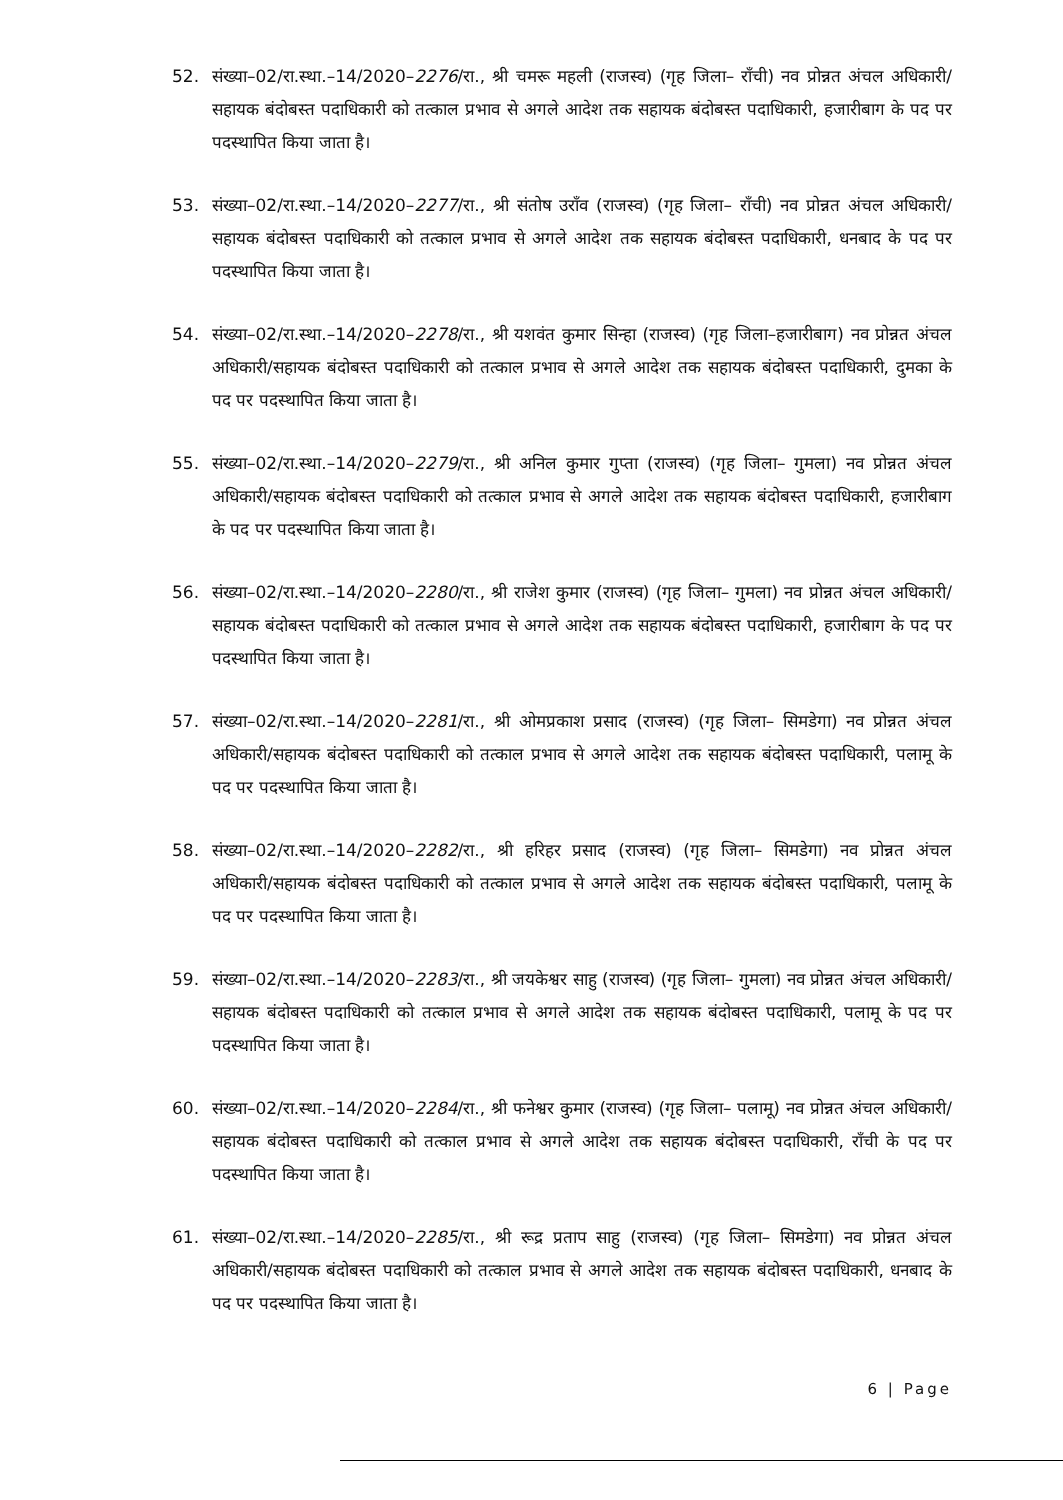52. संख्या–02/रा.स्था.–14/2020–2276/रा., श्री चमरू महली (राजस्व) (गृह जिला– राँची) नव प्रोन्नत अंचल अधिकारी/सहायक बंदोबस्त पदाधिकारी को तत्काल प्रभाव से अगले आदेश तक सहायक बंदोबस्त पदाधिकारी, हजारीबाग के पद पर पदस्थापित किया जाता है।
53. संख्या–02/रा.स्था.–14/2020–2277/रा., श्री संतोष उराँव (राजस्व) (गृह जिला– राँची) नव प्रोन्नत अंचल अधिकारी/सहायक बंदोबस्त पदाधिकारी को तत्काल प्रभाव से अगले आदेश तक सहायक बंदोबस्त पदाधिकारी, धनबाद के पद पर पदस्थापित किया जाता है।
54. संख्या–02/रा.स्था.–14/2020–2278/रा., श्री यशवंत कुमार सिन्हा (राजस्व) (गृह जिला–हजारीबाग) नव प्रोन्नत अंचल अधिकारी/सहायक बंदोबस्त पदाधिकारी को तत्काल प्रभाव से अगले आदेश तक सहायक बंदोबस्त पदाधिकारी, दुमका के पद पर पदस्थापित किया जाता है।
55. संख्या–02/रा.स्था.–14/2020–2279/रा., श्री अनिल कुमार गुप्ता (राजस्व) (गृह जिला– गुमला) नव प्रोन्नत अंचल अधिकारी/सहायक बंदोबस्त पदाधिकारी को तत्काल प्रभाव से अगले आदेश तक सहायक बंदोबस्त पदाधिकारी, हजारीबाग के पद पर पदस्थापित किया जाता है।
56. संख्या–02/रा.स्था.–14/2020–2280/रा., श्री राजेश कुमार (राजस्व) (गृह जिला– गुमला) नव प्रोन्नत अंचल अधिकारी/सहायक बंदोबस्त पदाधिकारी को तत्काल प्रभाव से अगले आदेश तक सहायक बंदोबस्त पदाधिकारी, हजारीबाग के पद पर पदस्थापित किया जाता है।
57. संख्या–02/रा.स्था.–14/2020–2281/रा., श्री ओमप्रकाश प्रसाद (राजस्व) (गृह जिला– सिमडेगा) नव प्रोन्नत अंचल अधिकारी/सहायक बंदोबस्त पदाधिकारी को तत्काल प्रभाव से अगले आदेश तक सहायक बंदोबस्त पदाधिकारी, पलामू के पद पर पदस्थापित किया जाता है।
58. संख्या–02/रा.स्था.–14/2020–2282/रा., श्री हरिहर प्रसाद (राजस्व) (गृह जिला– सिमडेगा) नव प्रोन्नत अंचल अधिकारी/सहायक बंदोबस्त पदाधिकारी को तत्काल प्रभाव से अगले आदेश तक सहायक बंदोबस्त पदाधिकारी, पलामू के पद पर पदस्थापित किया जाता है।
59. संख्या–02/रा.स्था.–14/2020–2283/रा., श्री जयकेश्वर साहु (राजस्व) (गृह जिला– गुमला) नव प्रोन्नत अंचल अधिकारी/सहायक बंदोबस्त पदाधिकारी को तत्काल प्रभाव से अगले आदेश तक सहायक बंदोबस्त पदाधिकारी, पलामू के पद पर पदस्थापित किया जाता है।
60. संख्या–02/रा.स्था.–14/2020–2284/रा., श्री फनेश्वर कुमार (राजस्व) (गृह जिला– पलामू) नव प्रोन्नत अंचल अधिकारी/सहायक बंदोबस्त पदाधिकारी को तत्काल प्रभाव से अगले आदेश तक सहायक बंदोबस्त पदाधिकारी, राँची के पद पर पदस्थापित किया जाता है।
61. संख्या–02/रा.स्था.–14/2020–2285/रा., श्री रूद्र प्रताप साहु (राजस्व) (गृह जिला– सिमडेगा) नव प्रोन्नत अंचल अधिकारी/सहायक बंदोबस्त पदाधिकारी को तत्काल प्रभाव से अगले आदेश तक सहायक बंदोबस्त पदाधिकारी, धनबाद के पद पर पदस्थापित किया जाता है।
6 | Page